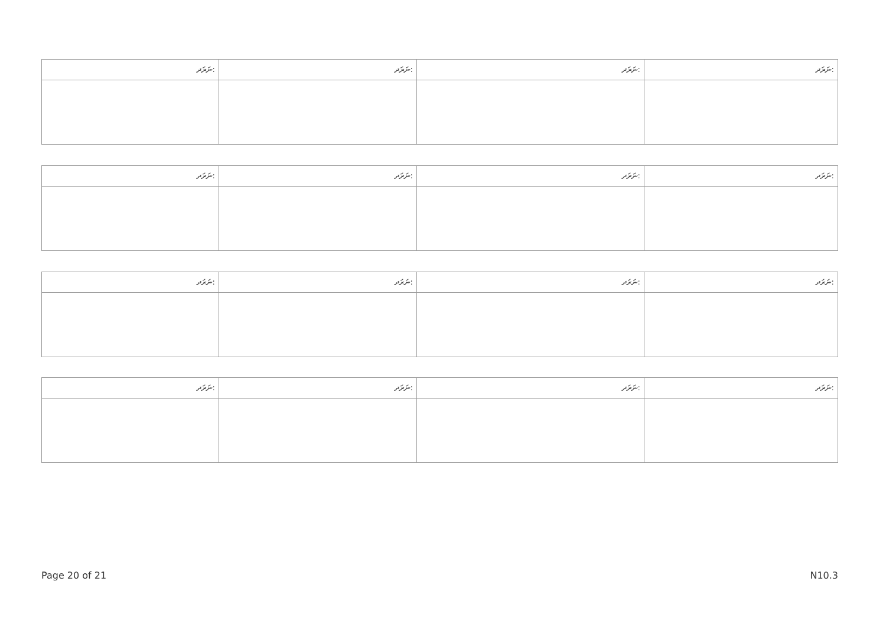| ނަރަދ: | ނަރަދ: | ނަރަދ: | ނަރަދ: |
| --- | --- | --- | --- |
| ނަރަދ: | ނަރަދ: | ނަރަދ: | ނަރަދ: |
| --- | --- | --- | --- |
| ނަރަދ: | ނަރަދ: | ނަރަދ: | ނަރަދ: |
| --- | --- | --- | --- |
| ނަރަދ: | ނަރަދ: | ނަރަދ: | ނަރަދ: |
| --- | --- | --- | --- |
Page 20 of 21 N10.3